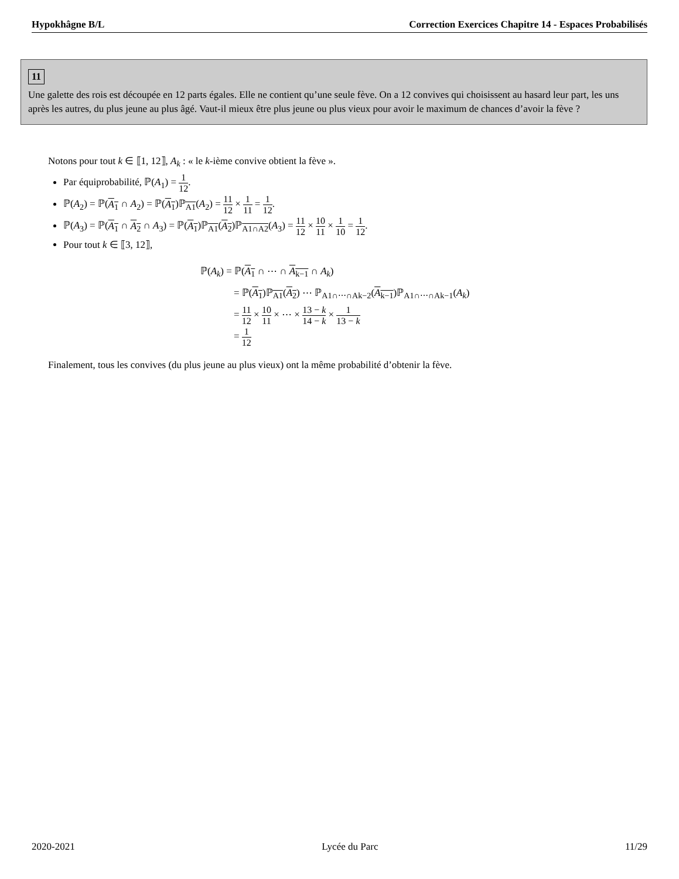Hypokhâgne B/L Correction Exercices Chapitre 14 - Espaces Probabilisés
11
Une galette des rois est découpée en 12 parts égales. Elle ne contient qu’une seule fève. On a 12 convives qui choisissent au hasard leur part, les uns après les autres, du plus jeune au plus âgé. Vaut-il mieux être plus jeune ou plus vieux pour avoir le maximum de chances d’avoir la fève ?
Notons pour tout k ∈ ⟦1, 12⟧, A<sub>k</sub> : « le k-ième convive obtient la fève ».
Par équiprobabilité, ℙ(A<sub>1</sub>) = 1 12.
ℙ(A<sub>2</sub>) = ℙ(A<sub>1</sub> ∩ A<sub>2</sub>) = ℙ(A<sub>1</sub>)ℙ<sub>A1</sub>(A<sub>2</sub>) = 11 12 × 1 11 = 1 12.
ℙ(A<sub>3</sub>) = ℙ(A<sub>1</sub> ∩ A<sub>2</sub> ∩ A<sub>3</sub>) = ℙ(A<sub>1</sub>)ℙ<sub>A1</sub>(A<sub>2</sub>)ℙ<sub>A1∩A2</sub>(A<sub>3</sub>) = 11 12 × 10 11 × 1 10 = 1 12.
Pour tout k ∈ ⟦3, 12⟧,
ℙ(A<sub>k</sub>) = ℙ(A<sub>1</sub> ∩ ⋯ ∩ A<sub>k−1</sub> ∩ A<sub>k</sub>)
= ℙ(A<sub>1</sub>)ℙ<sub>A1</sub>(A<sub>2</sub>) ⋯ ℙ<sub>A1∩⋯∩Ak−2</sub>(A<sub>k−1</sub>)ℙ<sub>A1∩⋯∩Ak−1</sub>(A<sub>k</sub>)
= 11 12 × 10 11 × ⋯ × 13 − k 14 − k × 1 13 − k
= 1 12
Finalement, tous les convives (du plus jeune au plus vieux) ont la même probabilité d’obtenir la fève.
2020-2021 Lycée du Parc 11/29